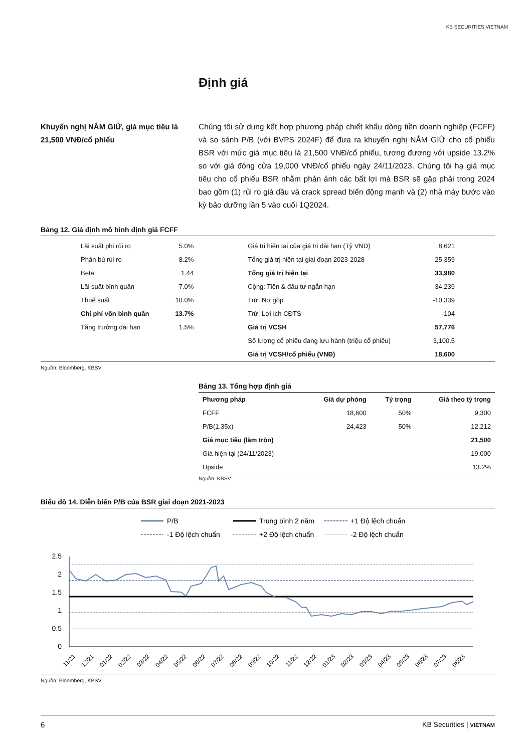KB SECURITIES VIETNAM
Định giá
Khuyến nghị NẮM GIỮ, giá mục tiêu là 21,500 VNĐ/cổ phiếu
Chúng tôi sử dụng kết hợp phương pháp chiết khấu dòng tiền doanh nghiệp (FCFF) và so sánh P/B (với BVPS 2024F) để đưa ra khuyến nghị NẮM GIỮ cho cổ phiếu BSR với mức giá mục tiêu là 21,500 VNĐ/cổ phiếu, tương đương với upside 13.2% so với giá đóng cửa 19,000 VNĐ/cổ phiếu ngày 24/11/2023. Chúng tôi hạ giá mục tiêu cho cổ phiếu BSR nhằm phản ánh các bất lợi mà BSR sẽ gặp phải trong 2024 bao gồm (1) rủi ro giá dầu và crack spread biến động mạnh và (2) nhà máy bước vào kỳ bảo dưỡng lần 5 vào cuối 1Q2024.
Bảng 12. Giả định mô hình định giá FCFF
| Lãi suất phi rủi ro | 5.0% | Giá trị hiện tại của giá trị dài hạn (Tỷ VND) | 8,621 |
| Phần bù rủi ro | 8.2% | Tổng giá trị hiện tại giai đoạn 2023-2028 | 25,359 |
| Beta | 1.44 | Tổng giá trị hiện tại | 33,980 |
| Lãi suất bình quân | 7.0% | Cộng: Tiền & đầu tư ngắn hạn | 34,239 |
| Thuế suất | 10.0% | Trừ: Nợ gộp | -10,339 |
| Chi phí vốn bình quân | 13.7% | Trừ: Lợi ích CĐTS | -104 |
| Tăng trưởng dài hạn | 1.5% | Giá trị VCSH | 57,776 |
| | | Số lượng cổ phiếu đang lưu hành (triệu cổ phiếu) | 3,100.5 |
| | | Giá trị VCSH/cổ phiếu (VNĐ) | 18,600 |
Nguồn: Bloomberg, KBSV
Bảng 13. Tổng hợp định giá
| Phương pháp | Giá dự phóng | Tỷ trọng | Giá theo tỷ trọng |
| --- | --- | --- | --- |
| FCFF | 18,600 | 50% | 9,300 |
| P/B(1.35x) | 24,423 | 50% | 12,212 |
| Giá mục tiêu (làm tròn) | | | 21,500 |
| Giá hiện tại (24/11/2023) | | | 19,000 |
| Upside | | | 13.2% |
Nguồn: KBSV
Biểu đồ 14. Diễn biến P/B của BSR giai đoạn 2021-2023
P/B
Trung bình 2 năm
+1 Độ lệch chuẩn
-1 Độ lệch chuẩn
+2 Độ lệch chuẩn
-2 Độ lệch chuẩn
2.5
2
1.5
1
0.5
0
11/21
12/21
01/22
02/22
03/22
04/22
05/22
06/22
07/22
08/22
09/22
10/22
11/22
12/22
01/23
02/23
03/23
04/23
05/23
06/23
07/23
08/23
Nguồn: Bloomberg, KBSV
6 KB Securities | VIETNAM